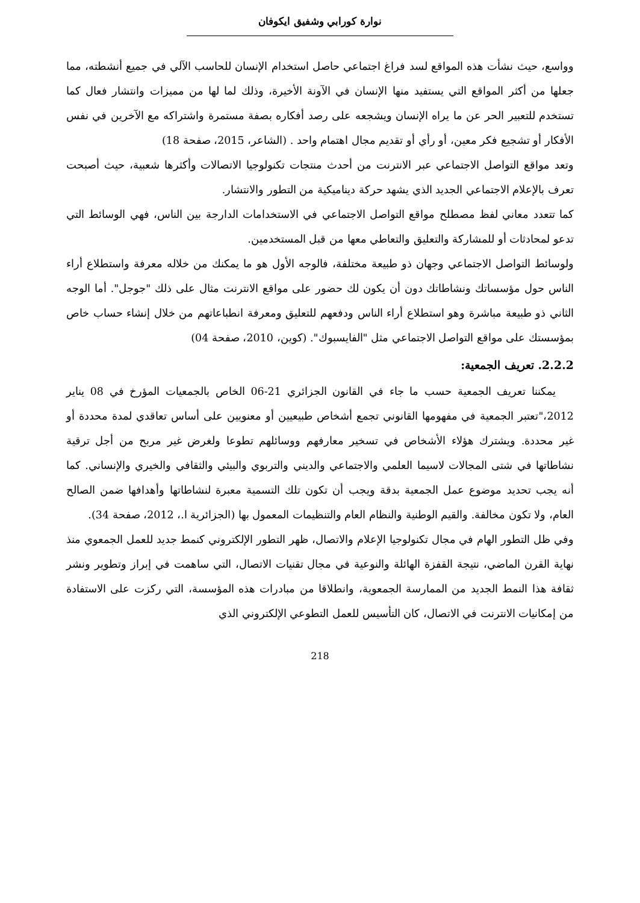نوارة كورابي وشفيق ايكوفان
وواسع، حيث نشأت هذه المواقع لسد فراغ اجتماعي حاصل استخدام الإنسان للحاسب الآلي في جميع أنشطته، مما جعلها من أكثر المواقع التي يستفيد منها الإنسان في الآونة الأخيرة، وذلك لما لها من مميزات وانتشار فعال كما تستخدم للتعبير الحر عن ما يراه الإنسان ويشجعه على رصد أفكاره بصفة مستمرة واشتراكه مع الآخرين في نفس الأفكار أو تشجيع فكر معين، أو رأي أو تقديم مجال اهتمام واحد . (الشاعر، 2015، صفحة 18)
وتعد مواقع التواصل الاجتماعي عبر الانترنت من أحدث منتجات تكنولوجيا الاتصالات وأكثرها شعبية، حيث أصبحت تعرف بالإعلام الاجتماعي الجديد الذي يشهد حركة ديناميكية من التطور والانتشار.
كما تتعدد معاني لفظ مصطلح مواقع التواصل الاجتماعي في الاستخدامات الدارجة بين الناس، فهي الوسائط التي تدعو لمحادثات أو للمشاركة والتعليق والتعاطي معها من قبل المستخدمين.
ولوسائط التواصل الاجتماعي وجهان ذو طبيعة مختلفة، فالوجه الأول هو ما يمكنك من خلاله معرفة واستطلاع أراء الناس حول مؤسساتك ونشاطاتك دون أن يكون لك حضور على مواقع الانترنت مثال على ذلك "جوجل". أما الوجه الثاني ذو طبيعة مباشرة وهو استطلاع أراء الناس ودفعهم للتعليق ومعرفة انطباعاتهم من خلال إنشاء حساب خاص بمؤسستك على مواقع التواصل الاجتماعي مثل "الفايسبوك". (كوين، 2010، صفحة 04)
2.2.2. تعريف الجمعية:
يمكننا تعريف الجمعية حسب ما جاء في القانون الجزائري 21-06 الخاص بالجمعيات المؤرخ في 08 يناير 2012،"تعتبر الجمعية في مفهومها القانوني تجمع أشخاص طبيعيين أو معنويين على أساس تعاقدي لمدة محددة أو غير محددة. ويشترك هؤلاء الأشخاص في تسخير معارفهم ووسائلهم تطوعا ولغرض غير مربح من أجل ترقية نشاطاتها في شتى المجالات لاسيما العلمي والاجتماعي والديني والتربوي والبيئي والثقافي والخيري والإنساني. كما أنه يجب تحديد موضوع عمل الجمعية بدقة ويجب أن تكون تلك التسمية معبرة لنشاطاتها وأهدافها ضمن الصالح العام، ولا تكون مخالفة. والقيم الوطنية والنظام العام والتنظيمات المعمول بها (الجزائرية ا.، 2012، صفحة 34).
وفي ظل التطور الهام في مجال تكنولوجيا الإعلام والاتصال، ظهر التطور الإلكتروني كنمط جديد للعمل الجمعوي منذ نهاية القرن الماضي، نتيجة القفزة الهائلة والنوعية في مجال تقنيات الاتصال، التي ساهمت في إبراز وتطوير ونشر ثقافة هذا النمط الجديد من الممارسة الجمعوية، وانطلاقا من مبادرات هذه المؤسسة، التي ركزت على الاستفادة من إمكانيات الانترنت في الاتصال، كان التأسيس للعمل التطوعي الإلكتروني الذي
218